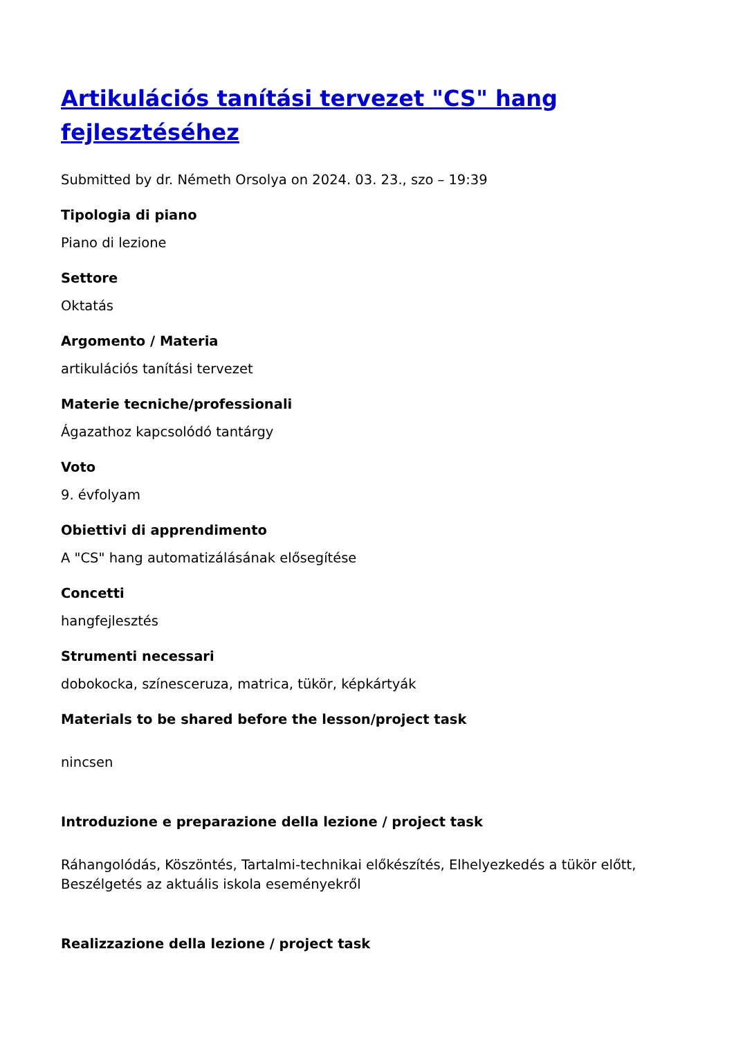Artikulációs tanítási tervezet "CS" hang fejlesztéséhez
Submitted by dr. Németh Orsolya on 2024. 03. 23., szo – 19:39
Tipologia di piano
Piano di lezione
Settore
Oktatás
Argomento / Materia
artikulációs tanítási tervezet
Materie tecniche/professionali
Ágazathoz kapcsolódó tantárgy
Voto
9. évfolyam
Obiettivi di apprendimento
A "CS" hang automatizálásának elősegítése
Concetti
hangfejlesztés
Strumenti necessari
dobokocka, színesceruza, matrica, tükör, képkártyák
Materials to be shared before the lesson/project task
nincsen
Introduzione e preparazione della lezione / project task
Ráhangolódás, Köszöntés, Tartalmi-technikai előkészítés, Elhelyezkedés a tükör előtt, Beszélgetés az aktuális iskola eseményekről
Realizzazione della lezione / project task